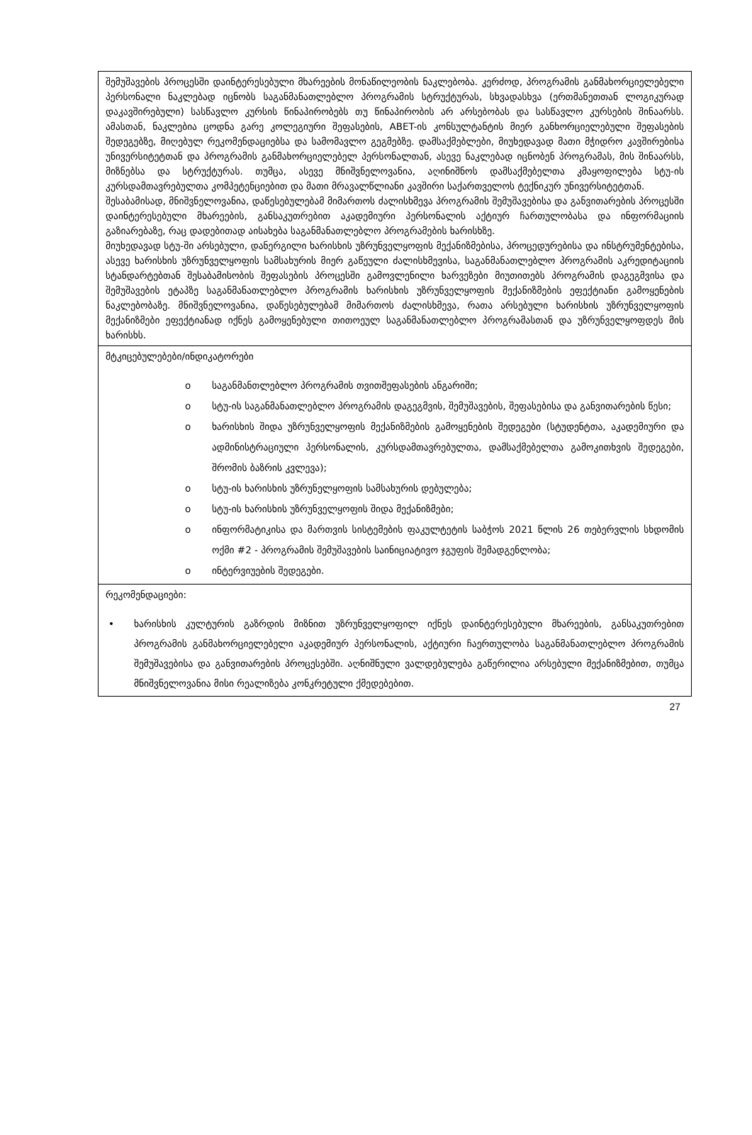შემუშავების პროცესში დაინტერესებული მხარეების მონაწილეობის ნაკლებობა. კერძოდ, პროგრამის განმახორციელებელი პერსონალი ნაკლებად იცნობს საგანმანათლებლო პროგრამის სტრუქტურას, სხვადასხვა (ერთმანეთთან ლოგიკურად დაკავშირებული) სასწავლო კურსის წინაპირობებს თუ წინაპირობის არ არსებობას და სასწავლო კურსების შინაარსს. ამასთან, ნაკლებია ცოდნა გარე კოლეგიური შეფასების, ABET-ის კონსულტანტის მიერ განხორციელებული შეფასების შედეგებზე, მიღებულ რეკომენდაციებსა და სამომავლო გეგმებზე. დამსაქმებლები, მიუხედავად მათი მჭიდრო კავშირებისა უნივერსიტეტთან და პროგრამის განმახორციელებელ პერსონალთან, ასევე ნაკლებად იცნობენ პროგრამას, მის შინაარსს, მიზნებსა და სტრუქტურას. თუმცა, ასევე მნიშვნელოვანია, აღინიშნოს დამსაქმებელთა კმაყოფილება სტუ-ის კურსდამთავრებულთა კომპეტენციებით და მათი მრავალწლიანი კავშირი საქართველოს ტექნიკურ უნივერსიტეტთან.
შესაბამისად, მნიშვნელოვანია, დაწესებულებამ მიმართოს ძალისხმევა პროგრამის შემუშავებისა და განვითარების პროცესში დაინტერესებული მხარეების, განსაკუთრებით აკადემიური პერსონალის აქტიურ ჩართულობასა და ინფორმაციის გაზიარებაზე, რაც დადებითად აისახება საგანმანათლებლო პროგრამების ხარისხზე.
მიუხედავად სტუ-ში არსებული, დანერგილი ხარისხის უზრუნველყოფის მექანიზმებისა, პროცედურებისა და ინსტრუმენტებისა, ასევე ხარისხის უზრუნველყოფის სამსახურის მიერ გაწეული ძალისხმევისა, საგანმანათლებლო პროგრამის აკრედიტაციის სტანდარტებთან შესაბამისობის შეფასების პროცესში გამოვლენილი ხარვეზები მიუთითებს პროგრამის დაგეგმვისა და შემუშავების ეტაპზე საგანმანათლებლო პროგრამის ხარისხის უზრუნველყოფის მექანიზმების ეფექტიანი გამოყენების ნაკლებობაზე. მნიშვნელოვანია, დაწესებულებამ მიმართოს ძალისხმევა, რათა არსებული ხარისხის უზრუნველყოფის მექანიზმები ეფექტიანად იქნეს გამოყენებული თითოეულ საგანმანათლებლო პროგრამასთან და უზრუნველყოფდეს მის ხარისხს.
მტკიცებულებები/ინდიკატორები
o საგანმანთლებლო პროგრამის თვითშეფასების ანგარიში;
o სტუ-ის საგანმანათლებლო პროგრამის დაგეგმვის, შემუშავების, შეფასებისა და განვითარების წესი;
o ხარისხის შიდა უზრუნველყოფის მექანიზმების გამოყენების შედეგები (სტუდენტთა, აკადემიური და ადმინისტრაციული პერსონალის, კურსდამთავრებულთა, დამსაქმებელთა გამოკითხვის შედეგები, შრომის ბაზრის კვლევა);
o სტუ-ის ხარისხის უზრუნელყოფის სამსახურის დებულება;
o სტუ-ის ხარისხის უზრუნველყოფის შიდა მექანიზმები;
o ინფორმატიკისა და მართვის სისტემების ფაკულტეტის საბჭოს 2021 წლის 26 თებერვლის სხდომის ოქმი #2 - პროგრამის შემუშავების საინიციატივო ჯგუფის შემადგენლობა;
o ინტერვიუების შედეგები.
რეკომენდაციები:
• ხარისხის კულტურის გაზრდის მიზნით უზრუნველყოფილ იქნეს დაინტერესებული მხარეების, განსაკუთრებით პროგრამის განმახორციელებელი აკადემიურ პერსონალის, აქტიური ჩაერთულობა საგანმანათლებლო პროგრამის შემუშავებისა და განვითარების პროცესებში. აღნიშნული ვალდებულება გაწერილია არსებული მექანიზმებით, თუმცა მნიშვნელოვანია მისი რეალიზება კონკრეტული ქმედებებით.
27